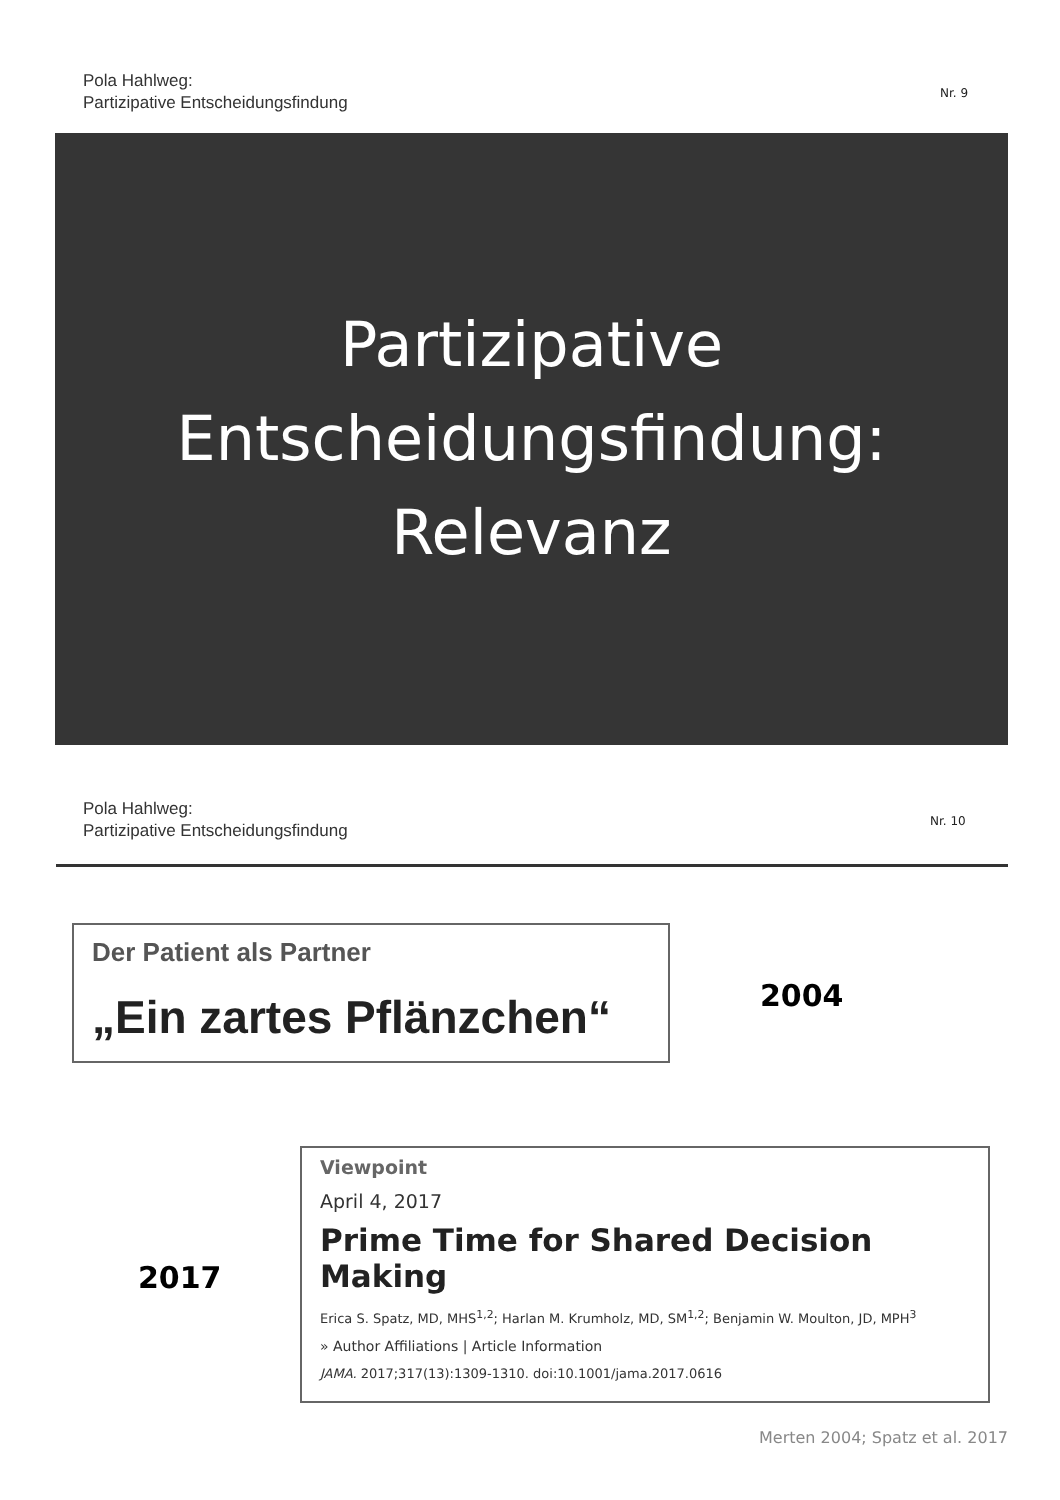Pola Hahlweg:
Partizipative Entscheidungsfindung
Nr. 9
Partizipative
Entscheidungsfindung:
Relevanz
Pola Hahlweg:
Partizipative Entscheidungsfindung
Nr. 10
Der Patient als Partner
„Ein zartes Pflänzchen“
2004
2017
Viewpoint
April 4, 2017
Prime Time for Shared Decision Making
Erica S. Spatz, MD, MHS<sup>1,2</sup>; Harlan M. Krumholz, MD, SM<sup>1,2</sup>; Benjamin W. Moulton, JD, MPH<sup>3</sup>
» Author Affiliations | Article Information
JAMA. 2017;317(13):1309-1310. doi:10.1001/jama.2017.0616
Merten 2004; Spatz et al. 2017